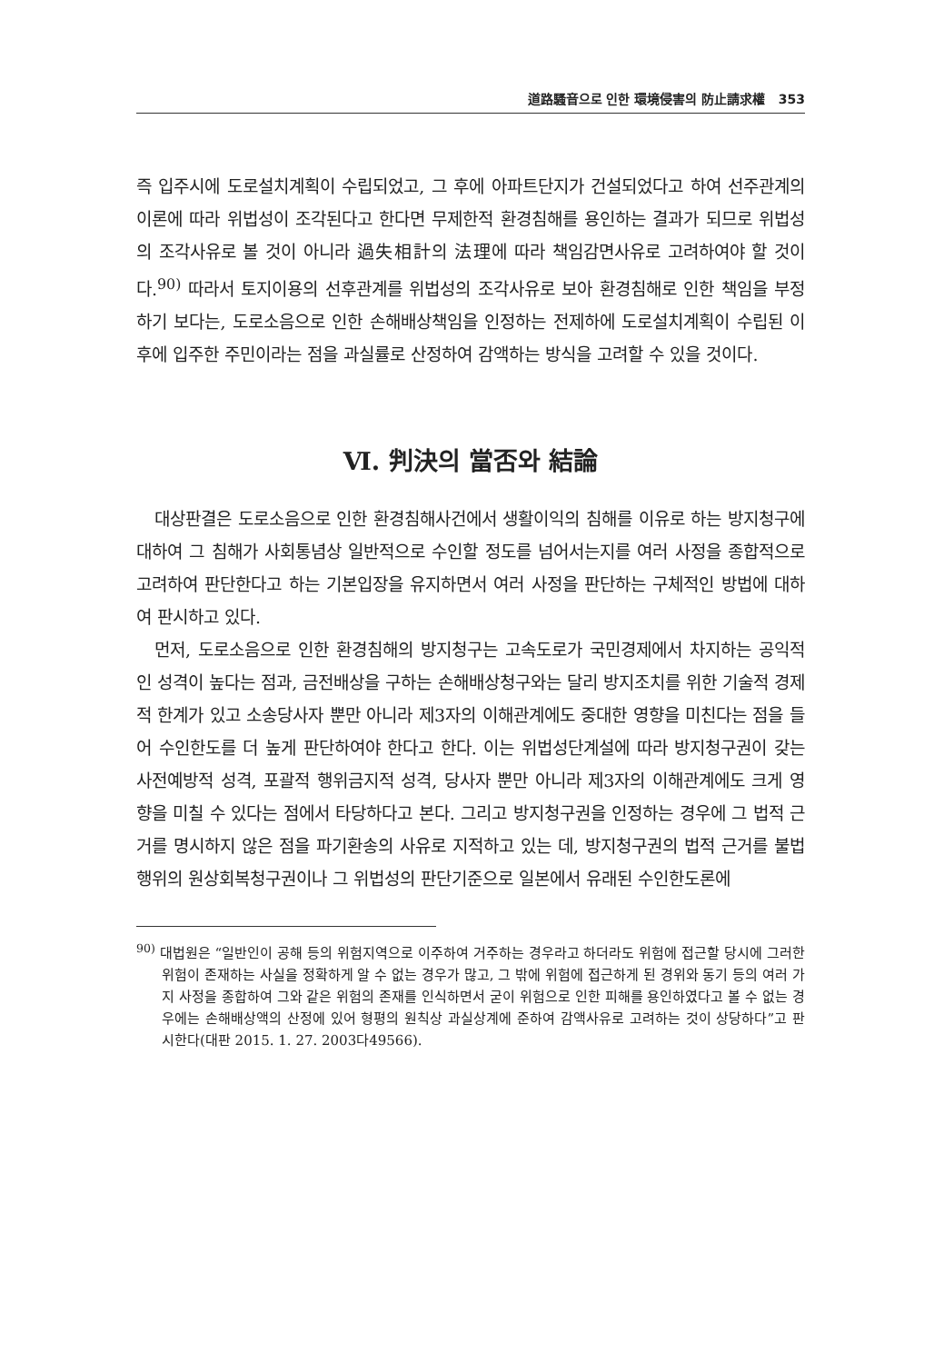道路騷音으로 인한 環境侵害의 防止請求權 353
즉 입주시에 도로설치계획이 수립되었고, 그 후에 아파트단지가 건설되었다고 하여 선주관계의 이론에 따라 위법성이 조각된다고 한다면 무제한적 환경침해를 용인하는 결과가 되므로 위법성의 조각사유로 볼 것이 아니라 過失相計의 法理에 따라 책임감면사유로 고려하여야 할 것이다.<sup>90)</sup> 따라서 토지이용의 선후관계를 위법성의 조각사유로 보아 환경침해로 인한 책임을 부정하기 보다는, 도로소음으로 인한 손해배상책임을 인정하는 전제하에 도로설치계획이 수립된 이후에 입주한 주민이라는 점을 과실률로 산정하여 감액하는 방식을 고려할 수 있을 것이다.
Ⅵ. 判決의 當否와 結論
대상판결은 도로소음으로 인한 환경침해사건에서 생활이익의 침해를 이유로 하는 방지청구에 대하여 그 침해가 사회통념상 일반적으로 수인할 정도를 넘어서는지를 여러 사정을 종합적으로 고려하여 판단한다고 하는 기본입장을 유지하면서 여러 사정을 판단하는 구체적인 방법에 대하여 판시하고 있다.
먼저, 도로소음으로 인한 환경침해의 방지청구는 고속도로가 국민경제에서 차지하는 공익적인 성격이 높다는 점과, 금전배상을 구하는 손해배상청구와는 달리 방지조치를 위한 기술적 경제적 한계가 있고 소송당사자 뿐만 아니라 제3자의 이해관계에도 중대한 영향을 미친다는 점을 들어 수인한도를 더 높게 판단하여야 한다고 한다. 이는 위법성단계설에 따라 방지청구권이 갖는 사전예방적 성격, 포괄적 행위금지적 성격, 당사자 뿐만 아니라 제3자의 이해관계에도 크게 영향을 미칠 수 있다는 점에서 타당하다고 본다. 그리고 방지청구권을 인정하는 경우에 그 법적 근거를 명시하지 않은 점을 파기환송의 사유로 지적하고 있는 데, 방지청구권의 법적 근거를 불법행위의 원상회복청구권이나 그 위법성의 판단기준으로 일본에서 유래된 수인한도론에
<sup>90)</sup> 대법원은 “일반인이 공해 등의 위험지역으로 이주하여 거주하는 경우라고 하더라도 위험에 접근할 당시에 그러한 위험이 존재하는 사실을 정확하게 알 수 없는 경우가 많고, 그 밖에 위험에 접근하게 된 경위와 동기 등의 여러 가지 사정을 종합하여 그와 같은 위험의 존재를 인식하면서 굳이 위험으로 인한 피해를 용인하였다고 볼 수 없는 경우에는 손해배상액의 산정에 있어 형평의 원칙상 과실상계에 준하여 감액사유로 고려하는 것이 상당하다”고 판시한다(대판 2015. 1. 27. 2003다49566).